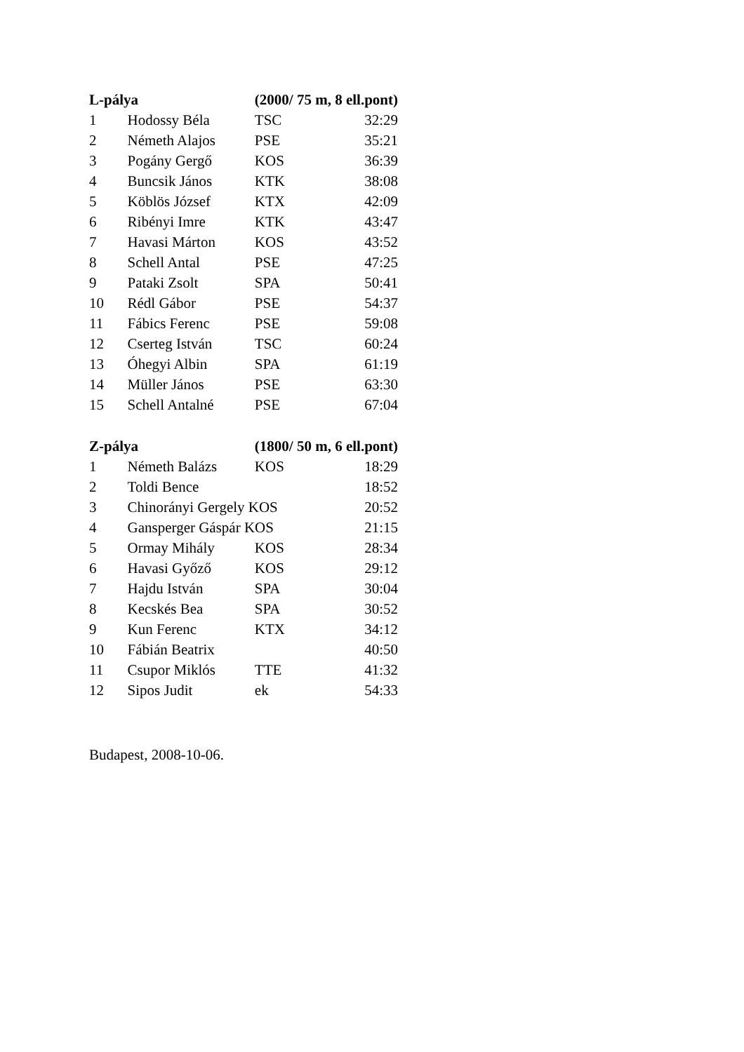| L-pálya | | (2000/ 75 m, 8 ell.pont) | |
| --- | --- | --- | --- |
| 1 | Hodossy Béla | TSC | 32:29 |
| 2 | Németh Alajos | PSE | 35:21 |
| 3 | Pogány Gergő | KOS | 36:39 |
| 4 | Buncsik János | KTK | 38:08 |
| 5 | Köblös József | KTX | 42:09 |
| 6 | Ribényi Imre | KTK | 43:47 |
| 7 | Havasi Márton | KOS | 43:52 |
| 8 | Schell Antal | PSE | 47:25 |
| 9 | Pataki Zsolt | SPA | 50:41 |
| 10 | Rédl Gábor | PSE | 54:37 |
| 11 | Fábics Ferenc | PSE | 59:08 |
| 12 | Cserteg István | TSC | 60:24 |
| 13 | Óhegyi Albin | SPA | 61:19 |
| 14 | Müller János | PSE | 63:30 |
| 15 | Schell Antalné | PSE | 67:04 |
| Z-pálya | | (1800/ 50 m, 6 ell.pont) | |
| 1 | Németh Balázs | KOS | 18:29 |
| 2 | Toldi Bence | | 18:52 |
| 3 | Chinorányi Gergely KOS | | 20:52 |
| 4 | Gansperger Gáspár KOS | | 21:15 |
| 5 | Ormay Mihály | KOS | 28:34 |
| 6 | Havasi Győző | KOS | 29:12 |
| 7 | Hajdu István | SPA | 30:04 |
| 8 | Kecskés Bea | SPA | 30:52 |
| 9 | Kun Ferenc | KTX | 34:12 |
| 10 | Fábián Beatrix | | 40:50 |
| 11 | Csupor Miklós | TTE | 41:32 |
| 12 | Sipos Judit | ek | 54:33 |
Budapest, 2008-10-06.